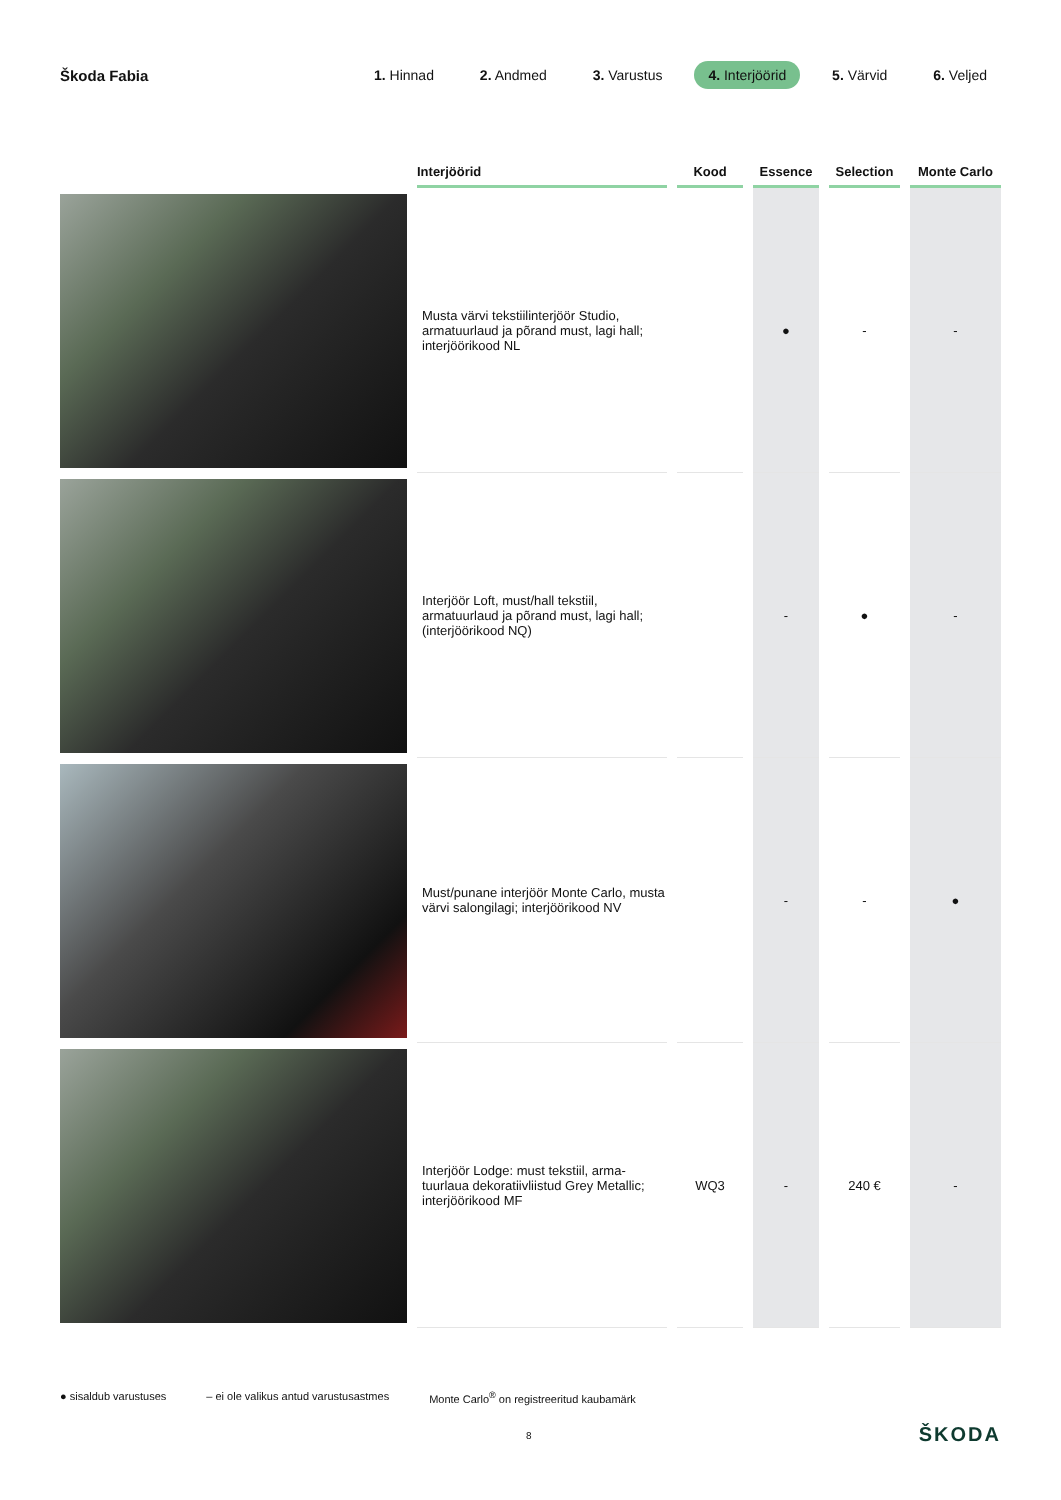Škoda Fabia
1. Hinnad 2. Andmed 3. Varustus 4. Interjöörid 5. Värvid 6. Veljed
| | Interjöörid | Kood | Essence | Selection | Monte Carlo |
| --- | --- | --- | --- | --- | --- |
| | Musta värvi tekstiilinterjöör Studio, armatuurlaud ja põrand must, lagi hall; interjöörikood NL | | ● | - | - |
| | Interjöör Loft, must/hall tekstiil, armatuurlaud ja põrand must, lagi hall; (interjöörikood NQ) | | - | ● | - |
| | Must/punane interjöör Monte Carlo, musta värvi salongilagi; interjöörikood NV | | - | - | ● |
| | Interjöör Lodge: must tekstiil, arma-tuurlaua dekoratiivliistud Grey Metallic; interjöörikood MF | WQ3 | - | 240 € | - |
● sisaldub varustuses – ei ole valikus antud varustusastmes Monte Carlo<sup>®</sup> on registreeritud kaubamärk
8 ŠKODA